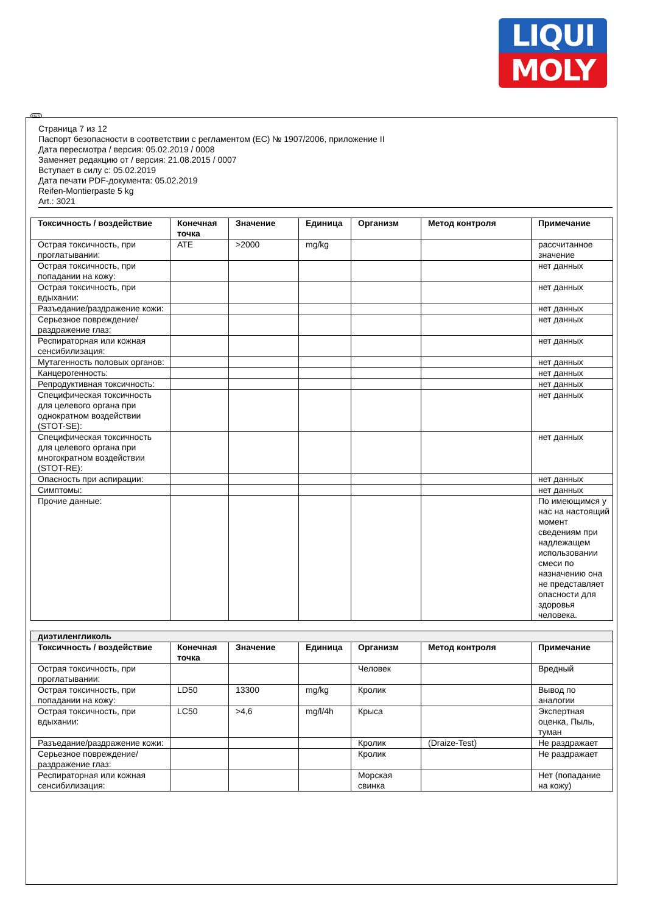LIQUI
MOLY
RUS
Страница 7 из 12
Паспорт безопасности в соответствии с регламентом (ЕС) № 1907/2006, приложение II
Дата пересмотра / версия: 05.02.2019 / 0008
Заменяет редакцию от / версия: 21.08.2015 / 0007
Вступает в силу с: 05.02.2019
Дата печати PDF-документа: 05.02.2019
Reifen-Montierpaste 5 kg
Art.: 3021
| Токсичность / воздействие | Конечная точка | Значение | Единица | Организм | Метод контроля | Примечание |
| --- | --- | --- | --- | --- | --- | --- |
| Острая токсичность, при проглатывании: | ATE | >2000 | mg/kg | | | рассчитанное значение |
| Острая токсичность, при попадании на кожу: | | | | | | нет данных |
| Острая токсичность, при вдыхании: | | | | | | нет данных |
| Разъедание/раздражение кожи: | | | | | | нет данных |
| Серьезное повреждение/раздражение глаз: | | | | | | нет данных |
| Респираторная или кожная сенсибилизация: | | | | | | нет данных |
| Мутагенность половых органов: | | | | | | нет данных |
| Канцерогенность: | | | | | | нет данных |
| Репродуктивная токсичность: | | | | | | нет данных |
| Специфическая токсичность для целевого органа при однократном воздействии (STOT-SE): | | | | | | нет данных |
| Специфическая токсичность для целевого органа при многократном воздействии (STOT-RE): | | | | | | нет данных |
| Опасность при аспирации: | | | | | | нет данных |
| Симптомы: | | | | | | нет данных |
| Прочие данные: | | | | | | По имеющимся у нас на настоящий момент сведениям при надлежащем использовании смеси по назначению она не представляет опасности для здоровья человека. |
| диэтиленгликоль | | | | | | |
| Токсичность / воздействие | Конечная точка | Значение | Единица | Организм | Метод контроля | Примечание |
| Острая токсичность, при проглатывании: | | | | Человек | | Вредный |
| Острая токсичность, при попадании на кожу: | LD50 | 13300 | mg/kg | Кролик | | Вывод по аналогии |
| Острая токсичность, при вдыхании: | LC50 | >4,6 | mg/l/4h | Крыса | | Экспертная оценка, Пыль, туман |
| Разъедание/раздражение кожи: | | | | Кролик | (Draize-Test) | Не раздражает |
| Серьезное повреждение/раздражение глаз: | | | | Кролик | | Не раздражает |
| Респираторная или кожная сенсибилизация: | | | | Морская свинка | | Нет (попадание на кожу) |